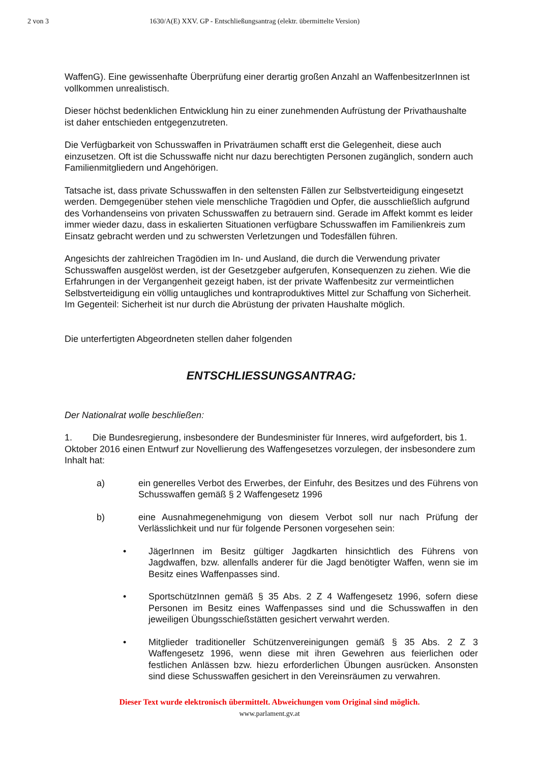2 von 3 1630/A(E) XXV. GP - Entschließungsantrag (elektr. übermittelte Version)
WaffenG). Eine gewissenhafte Überprüfung einer derartig großen Anzahl an WaffenbesitzerInnen ist vollkommen unrealistisch.
Dieser höchst bedenklichen Entwicklung hin zu einer zunehmenden Aufrüstung der Privathaushalte ist daher entschieden entgegenzutreten.
Die Verfügbarkeit von Schusswaffen in Privaträumen schafft erst die Gelegenheit, diese auch einzusetzen. Oft ist die Schusswaffe nicht nur dazu berechtigten Personen zugänglich, sondern auch Familienmitgliedern und Angehörigen.
Tatsache ist, dass private Schusswaffen in den seltensten Fällen zur Selbstverteidigung eingesetzt werden. Demgegenüber stehen viele menschliche Tragödien und Opfer, die ausschließlich aufgrund des Vorhandenseins von privaten Schusswaffen zu betrauern sind. Gerade im Affekt kommt es leider immer wieder dazu, dass in eskalierten Situationen verfügbare Schusswaffen im Familienkreis zum Einsatz gebracht werden und zu schwersten Verletzungen und Todesfällen führen.
Angesichts der zahlreichen Tragödien im In- und Ausland, die durch die Verwendung privater Schusswaffen ausgelöst werden, ist der Gesetzgeber aufgerufen, Konsequenzen zu ziehen. Wie die Erfahrungen in der Vergangenheit gezeigt haben, ist der private Waffenbesitz zur vermeintlichen Selbstverteidigung ein völlig untaugliches und kontraproduktives Mittel zur Schaffung von Sicherheit. Im Gegenteil: Sicherheit ist nur durch die Abrüstung der privaten Haushalte möglich.
Die unterfertigten Abgeordneten stellen daher folgenden
ENTSCHLIESSUNGSANTRAG:
Der Nationalrat wolle beschließen:
1. Die Bundesregierung, insbesondere der Bundesminister für Inneres, wird aufgefordert, bis 1. Oktober 2016 einen Entwurf zur Novellierung des Waffengesetzes vorzulegen, der insbesondere zum Inhalt hat:
a) ein generelles Verbot des Erwerbes, der Einfuhr, des Besitzes und des Führens von Schusswaffen gemäß § 2 Waffengesetz 1996
b) eine Ausnahmegenehmigung von diesem Verbot soll nur nach Prüfung der Verlässlichkeit und nur für folgende Personen vorgesehen sein:
• JägerInnen im Besitz gültiger Jagdkarten hinsichtlich des Führens von Jagdwaffen, bzw. allenfalls anderer für die Jagd benötigter Waffen, wenn sie im Besitz eines Waffenpasses sind.
• SportschützInnen gemäß § 35 Abs. 2 Z 4 Waffengesetz 1996, sofern diese Personen im Besitz eines Waffenpasses sind und die Schusswaffen in den jeweiligen Übungsschießstätten gesichert verwahrt werden.
• Mitglieder traditioneller Schützenvereinigungen gemäß § 35 Abs. 2 Z 3 Waffengesetz 1996, wenn diese mit ihren Gewehren aus feierlichen oder festlichen Anlässen bzw. hiezu erforderlichen Übungen ausrücken. Ansonsten sind diese Schusswaffen gesichert in den Vereinsräumen zu verwahren.
Dieser Text wurde elektronisch übermittelt. Abweichungen vom Original sind möglich.
www.parlament.gv.at